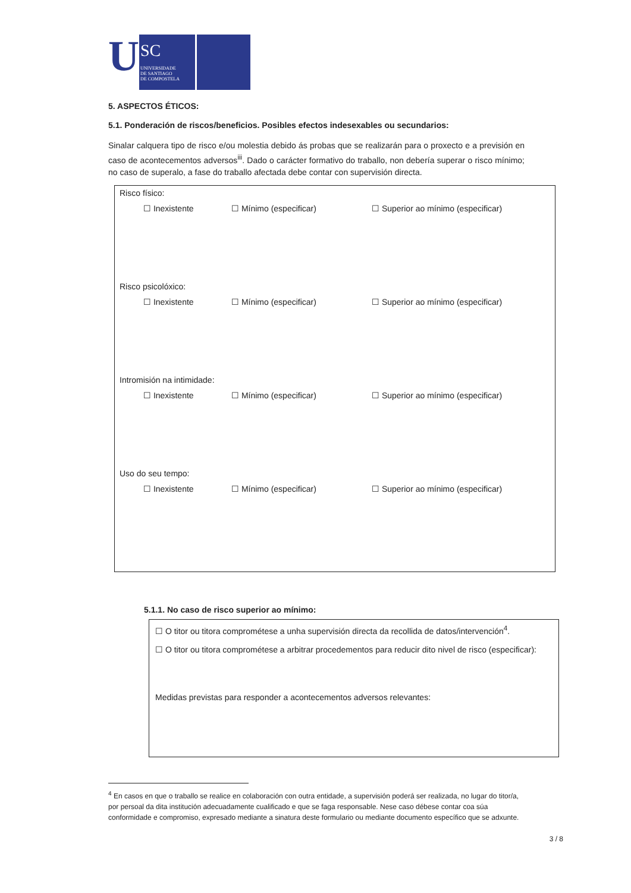U
SC
UNIVERSIDADE
DE SANTIAGO
DE COMPOSTELA
5. ASPECTOS ÉTICOS:
5.1. Ponderación de riscos/beneficios. Posibles efectos indesexables ou secundarios:
Sinalar calquera tipo de risco e/ou molestia debido ás probas que se realizarán para o proxecto e a previsión en caso de acontecementos adversos<sup>iii</sup>. Dado o carácter formativo do traballo, non debería superar o risco mínimo; no caso de superalo, a fase do traballo afectada debe contar con supervisión directa.
Risco físico:
☐ Inexistente ☐ Mínimo (especificar) ☐ Superior ao mínimo (especificar)
Risco psicolóxico:
☐ Inexistente ☐ Mínimo (especificar) ☐ Superior ao mínimo (especificar)
Intromisión na intimidade:
☐ Inexistente ☐ Mínimo (especificar) ☐ Superior ao mínimo (especificar)
Uso do seu tempo:
☐ Inexistente ☐ Mínimo (especificar) ☐ Superior ao mínimo (especificar)
5.1.1. No caso de risco superior ao mínimo:
☐ O titor ou titora comprométese a unha supervisión directa da recollida de datos/intervención<sup>4</sup>.
☐ O titor ou titora comprométese a arbitrar procedementos para reducir dito nivel de risco (especificar):
Medidas previstas para responder a acontecementos adversos relevantes:
<sup>4</sup> En casos en que o traballo se realice en colaboración con outra entidade, a supervisión poderá ser realizada, no lugar do titor/a, por persoal da dita institución adecuadamente cualificado e que se faga responsable. Nese caso débese contar coa súa conformidade e compromiso, expresado mediante a sinatura deste formulario ou mediante documento específico que se adxunte.
3 / 8